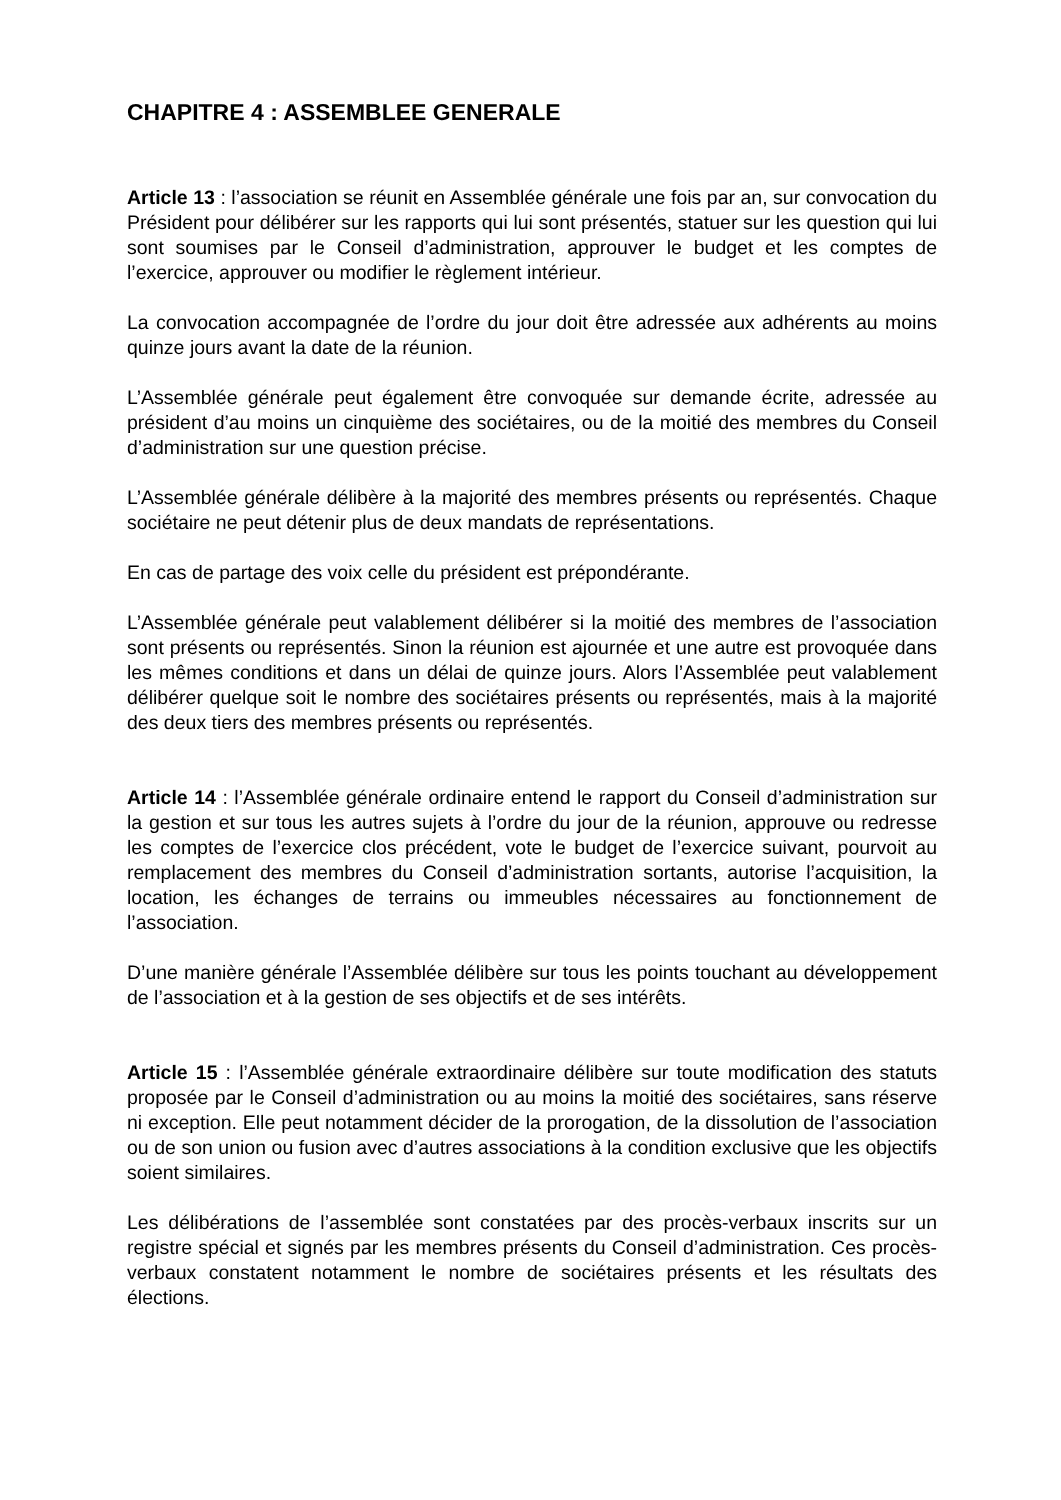CHAPITRE 4 : ASSEMBLEE GENERALE
Article 13 : l’association se réunit en Assemblée générale une fois par an, sur convocation du Président pour délibérer sur les rapports qui lui sont présentés, statuer sur les question qui lui sont soumises par le Conseil d’administration, approuver le budget et les comptes de l’exercice, approuver ou modifier le règlement intérieur.
La convocation accompagnée de l’ordre du jour doit être adressée aux adhérents au moins quinze jours avant la date de la réunion.
L’Assemblée générale peut également être convoquée sur demande écrite, adressée au président d’au moins un cinquième des sociétaires, ou de la moitié des membres du Conseil d’administration sur une question précise.
L’Assemblée générale délibère à la majorité des membres présents ou représentés. Chaque sociétaire ne peut détenir plus de deux mandats de représentations.
En cas de partage des voix celle du président est prépondérante.
L’Assemblée générale peut valablement délibérer si la moitié des membres de l’association sont présents ou représentés. Sinon la réunion est ajournée et une autre est provoquée dans les mêmes conditions et dans un délai de quinze jours. Alors l’Assemblée peut valablement délibérer quelque soit le nombre des sociétaires présents ou représentés, mais à la majorité des deux tiers des membres présents ou représentés.
Article 14 : l’Assemblée générale ordinaire entend le rapport du Conseil d’administration sur la gestion et sur tous les autres sujets à l’ordre du jour de la réunion, approuve ou redresse les comptes de l’exercice clos précédent, vote le budget de l’exercice suivant, pourvoit au remplacement des membres du Conseil d’administration sortants, autorise l’acquisition, la location, les échanges de terrains ou immeubles nécessaires au fonctionnement de l’association.
D’une manière générale l’Assemblée délibère sur tous les points touchant au développement de l’association et à la gestion de ses objectifs et de ses intérêts.
Article 15 : l’Assemblée générale extraordinaire délibère sur toute modification des statuts proposée par le Conseil d’administration ou au moins la moitié des sociétaires, sans réserve ni exception. Elle peut notamment décider de la prorogation, de la dissolution de l’association ou de son union ou fusion avec d’autres associations à la condition exclusive que les objectifs soient similaires.
Les délibérations de l’assemblée sont constatées par des procès-verbaux inscrits sur un registre spécial et signés par les membres présents du Conseil d’administration. Ces procès-verbaux constatent notamment le nombre de sociétaires présents et les résultats des élections.